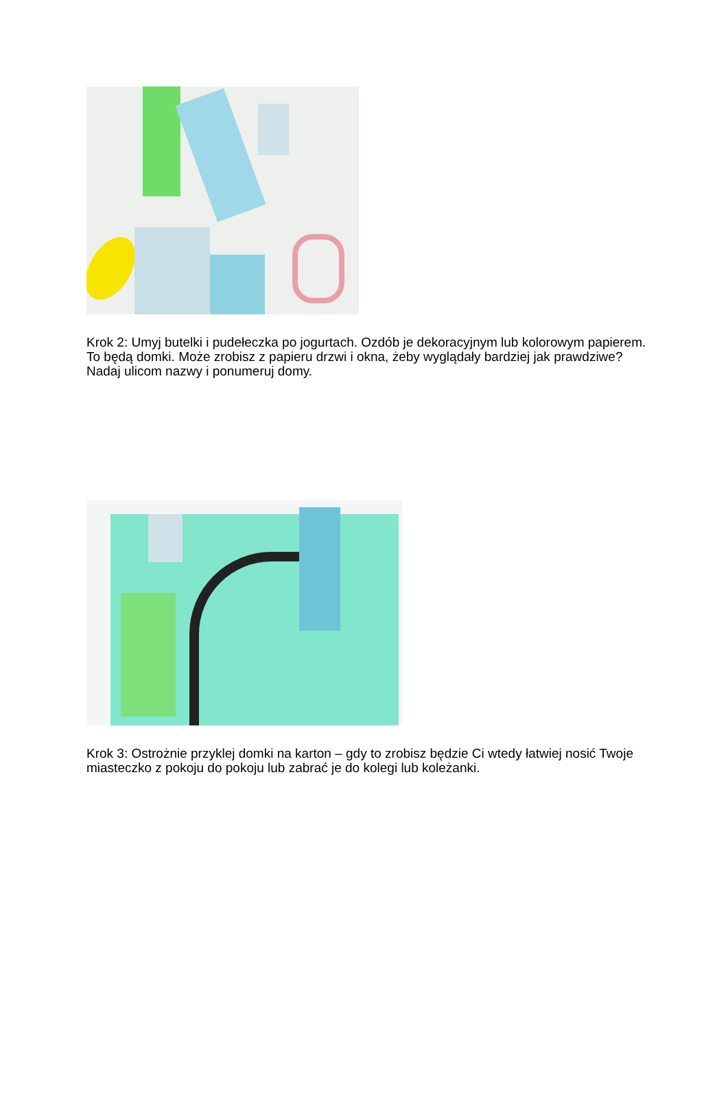Krok 2: Umyj butelki i pudełeczka po jogurtach. Ozdób je dekoracyjnym lub kolorowym papierem. To będą domki. Może zrobisz z papieru drzwi i okna, żeby wyglądały bardziej jak prawdziwe? Nadaj ulicom nazwy i ponumeruj domy.
Krok 3: Ostrożnie przyklej domki na karton – gdy to zrobisz będzie Ci wtedy łatwiej nosić Twoje miasteczko z pokoju do pokoju lub zabrać je do kolegi lub koleżanki.